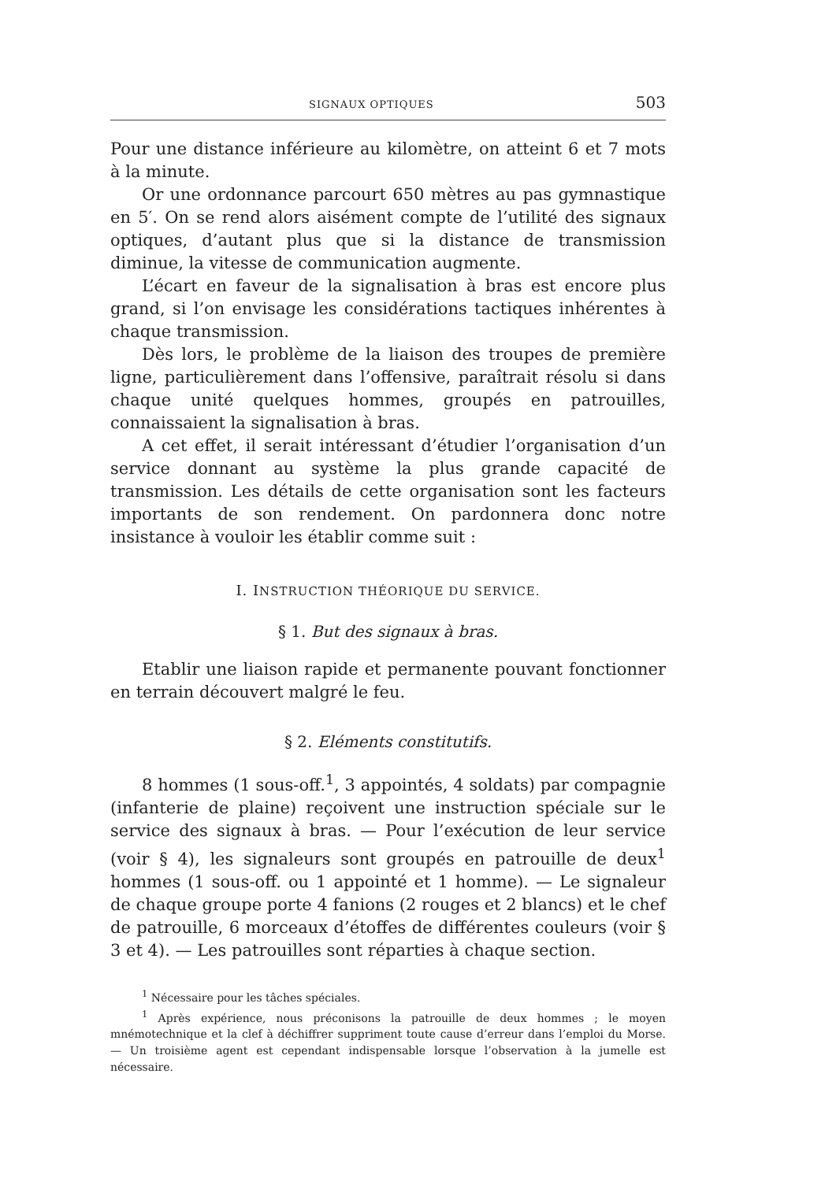SIGNAUX OPTIQUES 503
Pour une distance inférieure au kilomètre, on atteint 6 et 7 mots à la minute.
Or une ordonnance parcourt 650 mètres au pas gymnastique en 5′. On se rend alors aisément compte de l’utilité des signaux optiques, d’autant plus que si la distance de transmission diminue, la vitesse de communication augmente.
L’écart en faveur de la signalisation à bras est encore plus grand, si l’on envisage les considérations tactiques inhérentes à chaque transmission.
Dès lors, le problème de la liaison des troupes de première ligne, particulièrement dans l’offensive, paraîtrait résolu si dans chaque unité quelques hommes, groupés en patrouilles, connaissaient la signalisation à bras.
A cet effet, il serait intéressant d’étudier l’organisation d’un service donnant au système la plus grande capacité de transmission. Les détails de cette organisation sont les facteurs importants de son rendement. On pardonnera donc notre insistance à vouloir les établir comme suit :
I. INSTRUCTION THÉORIQUE DU SERVICE.
§ 1. But des signaux à bras.
Etablir une liaison rapide et permanente pouvant fonctionner en terrain découvert malgré le feu.
§ 2. Eléments constitutifs.
8 hommes (1 sous-off.<sup>1</sup>, 3 appointés, 4 soldats) par compagnie (infanterie de plaine) reçoivent une instruction spéciale sur le service des signaux à bras. — Pour l’exécution de leur service (voir § 4), les signaleurs sont groupés en patrouille de deux<sup>1</sup> hommes (1 sous-off. ou 1 appointé et 1 homme). — Le signaleur de chaque groupe porte 4 fanions (2 rouges et 2 blancs) et le chef de patrouille, 6 morceaux d’étoffes de différentes couleurs (voir § 3 et 4). — Les patrouilles sont réparties à chaque section.
<sup>1</sup> Nécessaire pour les tâches spéciales.
<sup>1</sup> Après expérience, nous préconisons la patrouille de deux hommes ; le moyen mnémotechnique et la clef à déchiffrer suppriment toute cause d’erreur dans l’emploi du Morse. — Un troisième agent est cependant indispensable lorsque l’observation à la jumelle est nécessaire.